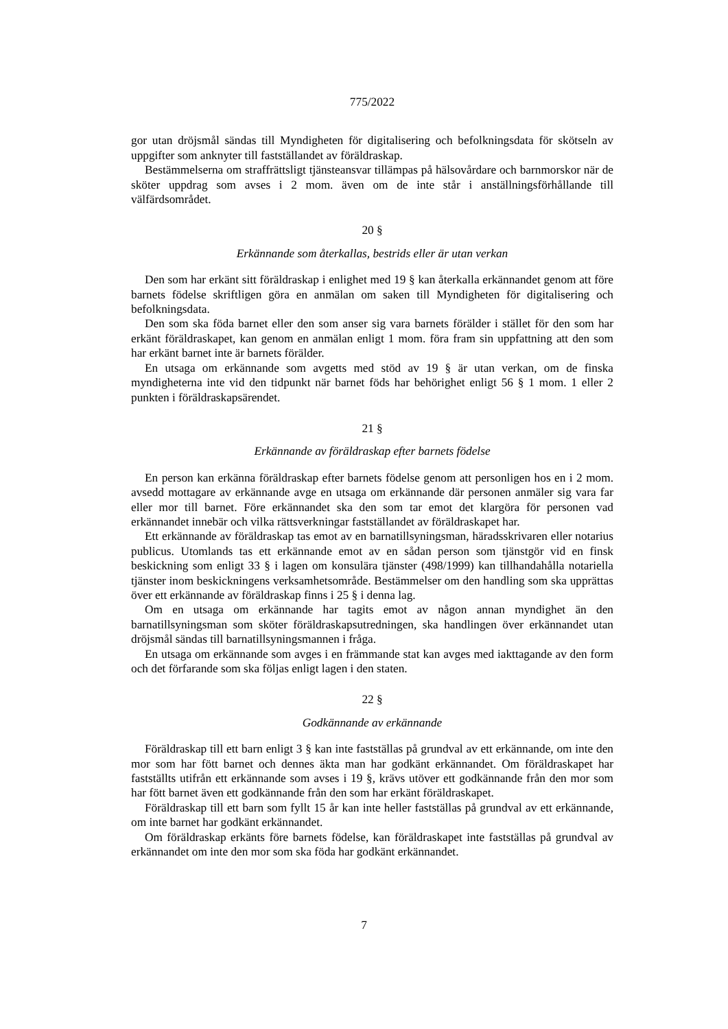775/2022
gor utan dröjsmål sändas till Myndigheten för digitalisering och befolkningsdata för skötseln av uppgifter som anknyter till fastställandet av föräldraskap.
Bestämmelserna om straffrättsligt tjänsteansvar tillämpas på hälsovårdare och barnmorskor när de sköter uppdrag som avses i 2 mom. även om de inte står i anställningsförhållande till välfärdsområdet.
20 §
Erkännande som återkallas, bestrids eller är utan verkan
Den som har erkänt sitt föräldraskap i enlighet med 19 § kan återkalla erkännandet genom att före barnets födelse skriftligen göra en anmälan om saken till Myndigheten för digitalisering och befolkningsdata.
Den som ska föda barnet eller den som anser sig vara barnets förälder i stället för den som har erkänt föräldraskapet, kan genom en anmälan enligt 1 mom. föra fram sin uppfattning att den som har erkänt barnet inte är barnets förälder.
En utsaga om erkännande som avgetts med stöd av 19 § är utan verkan, om de finska myndigheterna inte vid den tidpunkt när barnet föds har behörighet enligt 56 § 1 mom. 1 eller 2 punkten i föräldraskapsärendet.
21 §
Erkännande av föräldraskap efter barnets födelse
En person kan erkänna föräldraskap efter barnets födelse genom att personligen hos en i 2 mom. avsedd mottagare av erkännande avge en utsaga om erkännande där personen anmäler sig vara far eller mor till barnet. Före erkännandet ska den som tar emot det klargöra för personen vad erkännandet innebär och vilka rättsverkningar fastställandet av föräldraskapet har.
Ett erkännande av föräldraskap tas emot av en barnatillsyningsman, häradsskrivaren eller notarius publicus. Utomlands tas ett erkännande emot av en sådan person som tjänstgör vid en finsk beskickning som enligt 33 § i lagen om konsulära tjänster (498/1999) kan tillhandahålla notariella tjänster inom beskickningens verksamhetsområde. Bestämmelser om den handling som ska upprättas över ett erkännande av föräldraskap finns i 25 § i denna lag.
Om en utsaga om erkännande har tagits emot av någon annan myndighet än den barnatillsyningsman som sköter föräldraskapsutredningen, ska handlingen över erkännandet utan dröjsmål sändas till barnatillsyningsmannen i fråga.
En utsaga om erkännande som avges i en främmande stat kan avges med iakttagande av den form och det förfarande som ska följas enligt lagen i den staten.
22 §
Godkännande av erkännande
Föräldraskap till ett barn enligt 3 § kan inte fastställas på grundval av ett erkännande, om inte den mor som har fött barnet och dennes äkta man har godkänt erkännandet. Om föräldraskapet har fastställts utifrån ett erkännande som avses i 19 §, krävs utöver ett godkännande från den mor som har fött barnet även ett godkännande från den som har erkänt föräldraskapet.
Föräldraskap till ett barn som fyllt 15 år kan inte heller fastställas på grundval av ett erkännande, om inte barnet har godkänt erkännandet.
Om föräldraskap erkänts före barnets födelse, kan föräldraskapet inte fastställas på grundval av erkännandet om inte den mor som ska föda har godkänt erkännandet.
7